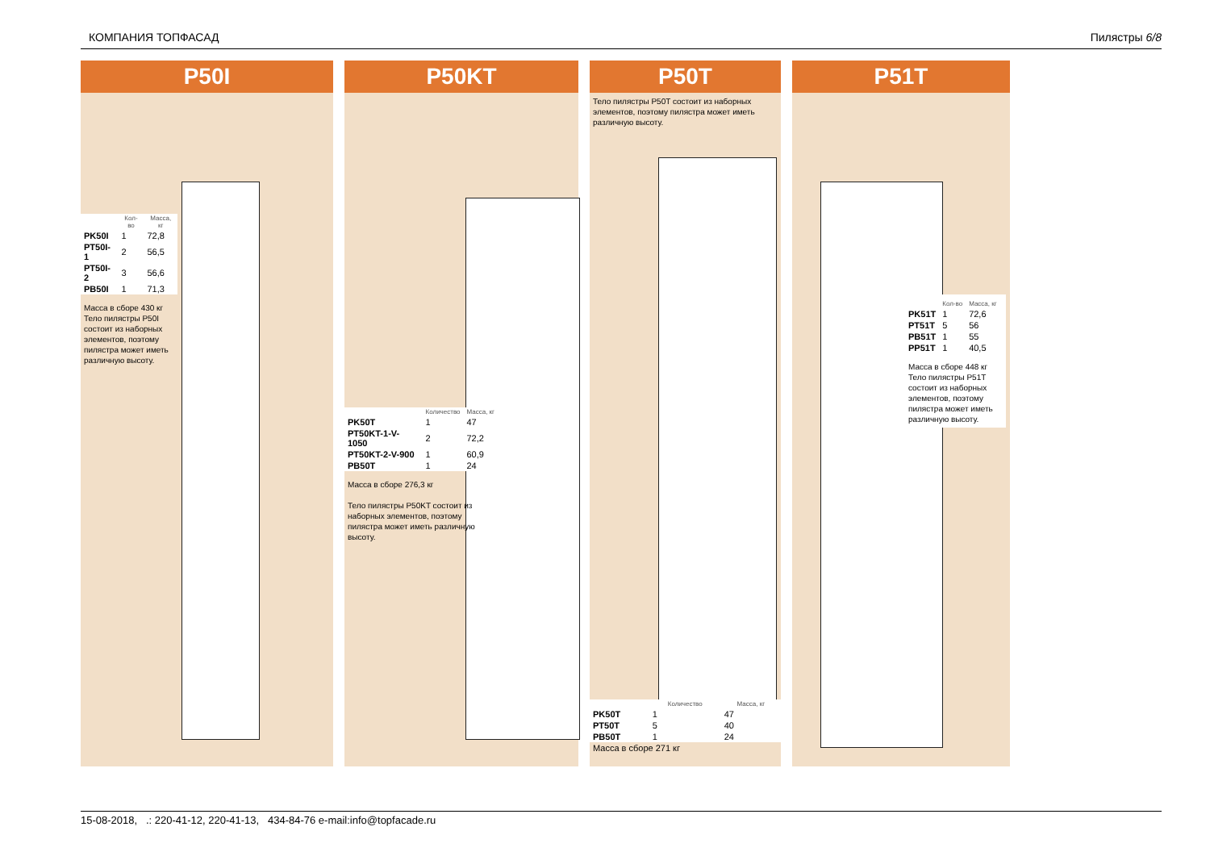КОМПАНИЯ ТОПФАСАД Пилястры 6/8
P50I
| | Кол-во | Масса, кг |
| --- | --- | --- |
| PK50I | 1 | 72,8 |
| PT50I-1 | 2 | 56,5 |
| PT50I-2 | 3 | 56,6 |
| PB50I | 1 | 71,3 |
Масса в сборе 430 кг
Тело пилястры P50I состоит из наборных элементов, поэтому пилястра может иметь различную высоту.
P50KT
| | Количество | Масса, кг |
| --- | --- | --- |
| PK50T | 1 | 47 |
| PT50KT-1-V-1050 | 2 | 72,2 |
| PT50KT-2-V-900 | 1 | 60,9 |
| PB50T | 1 | 24 |
Масса в сборе 276,3 кг
Тело пилястры P50KT состоит из наборных элементов, поэтому пилястра может иметь различную высоту.
P50T
Тело пилястры P50T состоит из наборных элементов, поэтому пилястра может иметь различную высоту.
| | Количество | Масса, кг |
| --- | --- | --- |
| PK50T | 1 | 47 |
| PT50T | 5 | 40 |
| PB50T | 1 | 24 |
| Масса в сборе 271 кг | | |
P51T
| | Кол-во | Масса, кг |
| --- | --- | --- |
| PK51T | 1 | 72,6 |
| PT51T | 5 | 56 |
| PB51T | 1 | 55 |
| PP51T | 1 | 40,5 |
Масса в сборе 448 кг
Тело пилястры P51T состоит из наборных элементов, поэтому пилястра может иметь различную высоту.
15-08-2018, .: 220-41-12, 220-41-13, 434-84-76 e-mail:info@topfacade.ru